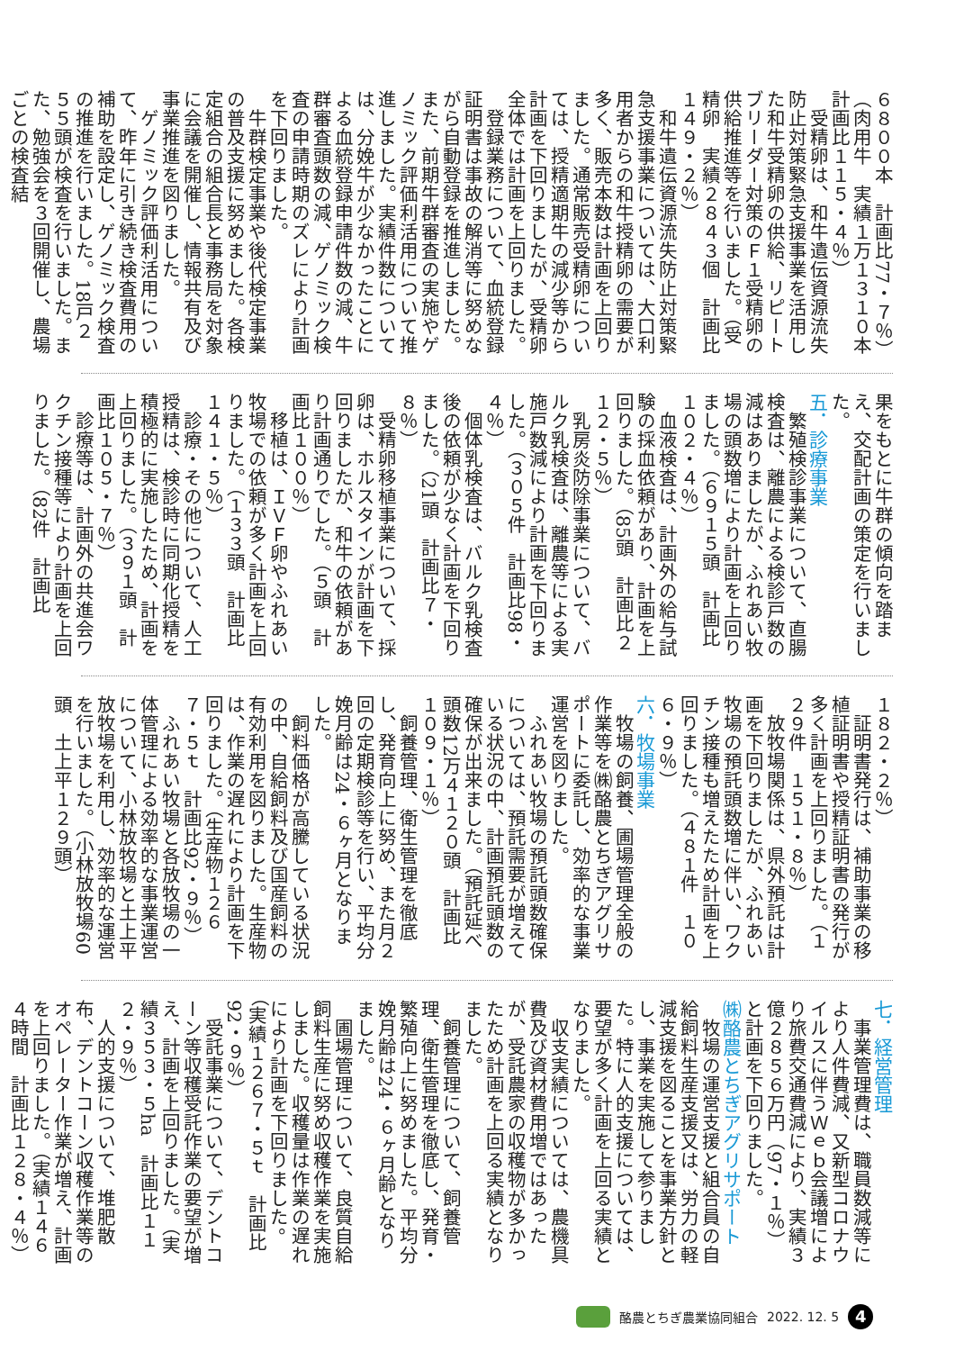６８００本　計画比77・７％）
（肉用牛　実績１万１３１０本　計画比１１５・４％）
受精卵は、和牛遺伝資源流失防止対策緊急支援事業を活用した和牛受精卵の供給、リピートブリーダー対策のＦ１受精卵の供給推進等を行いました。（受精卵　実績２８４３個　計画比１４９・２％）
和牛遺伝資源流失防止対策緊急支援事業については、大口利用者からの和牛授精卵の需要が多く、販売本数は計画を上回りました。通常販売受精卵については、授精適期牛の減少等から計画を下回りましたが、受精卵全体では計画を上回りました。
登録業務について、血統登録証明書は事故の解消等に努めながら自動登録を推進しました。また、前期牛群審査の実施やゲノミック評価利活用について推進しました。実績件数については、分娩牛が少なかったことによる血統登録申請件数の減、牛群審査頭数の減、ゲノミック検査の申請時期のズレにより計画を下回りました。
牛群検定事業や後代検定事業の普及支援に努めました。各検定組合の組合長と事務局を対象に会議を開催し、情報共有及び事業推進を図りました。
ゲノミック評価利活用について、昨年に引き続き検査費用の補助を設定し、ゲノミック検査の推進を行いました。18戸２５５頭が検査を行いました。また、勉強会を３回開催し、農場ごとの検査結
果をもとに牛群の傾向を踏まえ、交配計画の策定を行いました。
五．診療事業
繁殖検診事業について、直腸検査は、離農による検診戸数の減はありましたが、ふれあい牧場の頭数増により計画を上回りました。（６９１５頭　計画比１０２・４％）
血液検査は、計画外の給与試験の採血依頼があり、計画を上回りました。（85頭　計画比２１２・５％）
乳房炎防除事業について、バルク乳検査は、離農等による実施戸数減により計画を下回りました。（３０５件　計画比98・４％）
個体乳検査は、バルク乳検査後の依頼が少なく計画を下回りました。（21頭　計画比７・８％）
受精卵移植事業について、採卵は、ホルスタインが計画を下回りましたが、和牛の依頼があり計画通りでした。（５頭　計画比１００％）
移植は、ＩＶＦ卵やふれあい牧場での依頼が多く計画を上回りました。（１３３頭　計画比１４１・５％）
診療・その他について、人工授精は、検診時に同期化授精を積極的に実施したため、計画を上回りました。（３９１頭　計画比１０５・７％）
診療等は、計画外の共進会ワクチン接種等により計画を上回りました。（82件　計画比
１８２・２％）
証明書発行は、補助事業の移植証明書や授精証明書の発行が多く計画を上回りました。（１２９件　１５１・８％）
放牧場関係は、県外預託は計画を下回りましたが、ふれあい牧場の預託頭数増に伴い、ワクチン接種も増えたため計画を上回りました。（４８１件　１０６・９％）
六．牧場事業
牧場の飼養、圃場管理全般の作業等を㈱酪農とちぎアグリサポートに委託し、効率的な事業運営を図りました。
ふれあい牧場の預託頭数確保については、預託需要が増えている状況の中、計画預託頭数の確保が出来ました。（預託延べ頭数12万４１２０頭　計画比１０９・１％）
飼養管理、衛生管理を徹底し、発育向上に努め、また月２回の定期検診等を行い、平均分娩月齢は24・６ヶ月となりました。
飼料価格が高騰している状況の中、自給飼料及び国産飼料の有効利用を図りました。生産物は、作業の遅れにより計画を下回りました。（生産物１２６７・５ｔ　計画比92・９％）
ふれあい牧場と各放牧場の一体管理による効率的な事業運営について、小林放牧場と土上平放牧場を利用し、効率的な運営を行いました。（小林放牧場60頭　土上平１２９頭）
七．経営管理
事業管理費は、職員数減等により人件費減、又新型コロナウイルスに伴うＷｅｂ会議増により旅費交通費減により、実績３億２８５６万円（97・１％）と計画を下回りました。
㈱酪農とちぎアグリサポート
牧場の運営支援と組合員の自給飼料生産支援又は、労力の軽減支援を図ることを事業方針とし、事業を実施して参りました。特に人的支援については、要望が多く計画を上回る実績となりました。
収支実績については、農機具費及び資材費用増ではあったが、受託農家の収穫物が多かったため計画を上回る実績となりました。
飼養管理について、飼養管理、衛生管理を徹底し、発育・繁殖向上に努めました。平均分娩月齢は24・６ヶ月齢となりました。
圃場管理について、良質自給飼料生産に努め収穫作業を実施しました。収穫量は作業の遅れにより計画を下回りました。（実績１２６７・５ｔ　計画比92・９％）
受託事業について、デントコーン等収穫受託作業の要望が増え、計画を上回りました。（実績３５３・５ha　計画比１１２・９％）
人的支援について、堆肥散布、デントコーン収穫作業等のオペレーター作業が増え、計画を上回りました。（実績１４６４時間　計画比１２８・４％）
酪農とちぎ農業協同組合 2022. 12. 5 4